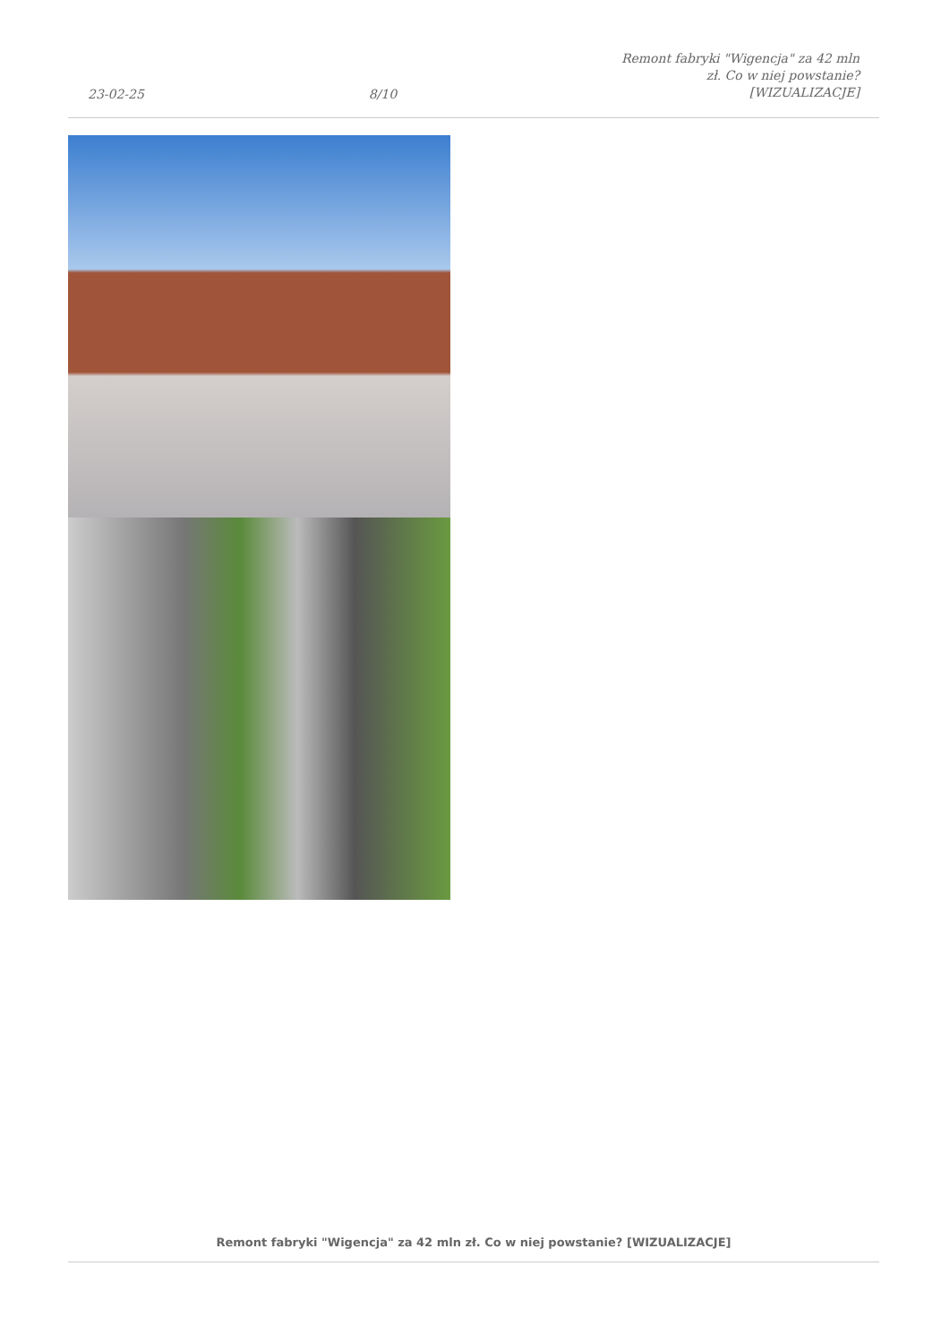23-02-25 8/10 Remont fabryki "Wigencja" za 42 mln
zł. Co w niej powstanie?
[WIZUALIZACJE]
Remont fabryki "Wigencja" za 42 mln zł. Co w niej powstanie? [WIZUALIZACJE]